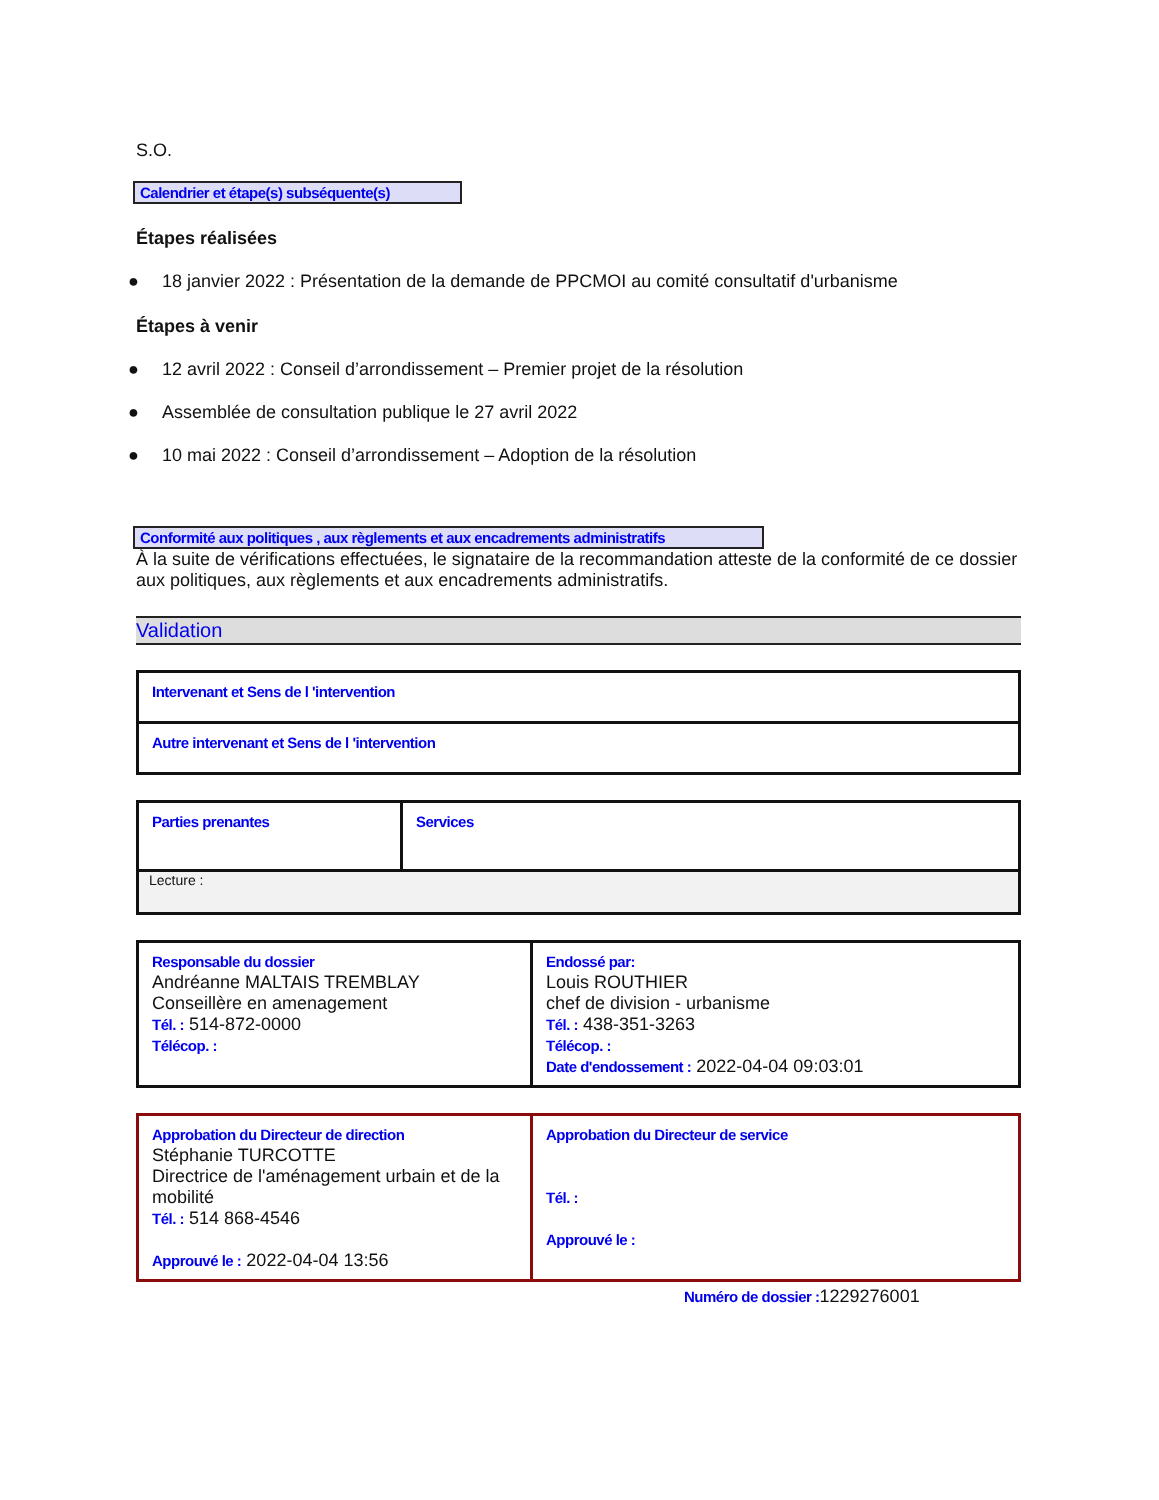S.O.
Calendrier et étape(s) subséquente(s)
Étapes réalisées
● 18 janvier 2022 : Présentation de la demande de PPCMOI au comité consultatif d'urbanisme
Étapes à venir
● 12 avril 2022 : Conseil d’arrondissement – Premier projet de la résolution
● Assemblée de consultation publique le 27 avril 2022
● 10 mai 2022 : Conseil d’arrondissement – Adoption de la résolution
Conformité aux politiques , aux règlements et aux encadrements administratifs
À la suite de vérifications effectuées, le signataire de la recommandation atteste de la conformité de ce dossier aux politiques, aux règlements et aux encadrements administratifs.
Validation
| Intervenant et Sens de l 'intervention |
| Autre intervenant et Sens de l 'intervention |
| Parties prenantes | Services |
| Lecture : | |
| Responsable du dossier Andréanne MALTAIS TREMBLAY Conseillère en amenagement Tél. : 514-872-0000 Télécop. : | Endossé par: Louis ROUTHIER chef de division - urbanisme Tél. : 438-351-3263 Télécop. : Date d'endossement : 2022-04-04 09:03:01 |
| Approbation du Directeur de direction Stéphanie TURCOTTE Directrice de l'aménagement urbain et de la mobilité Tél. : 514 868-4546 Approuvé le : 2022-04-04 13:56 | Approbation du Directeur de service Tél. : Approuvé le : |
Numéro de dossier : 1229276001